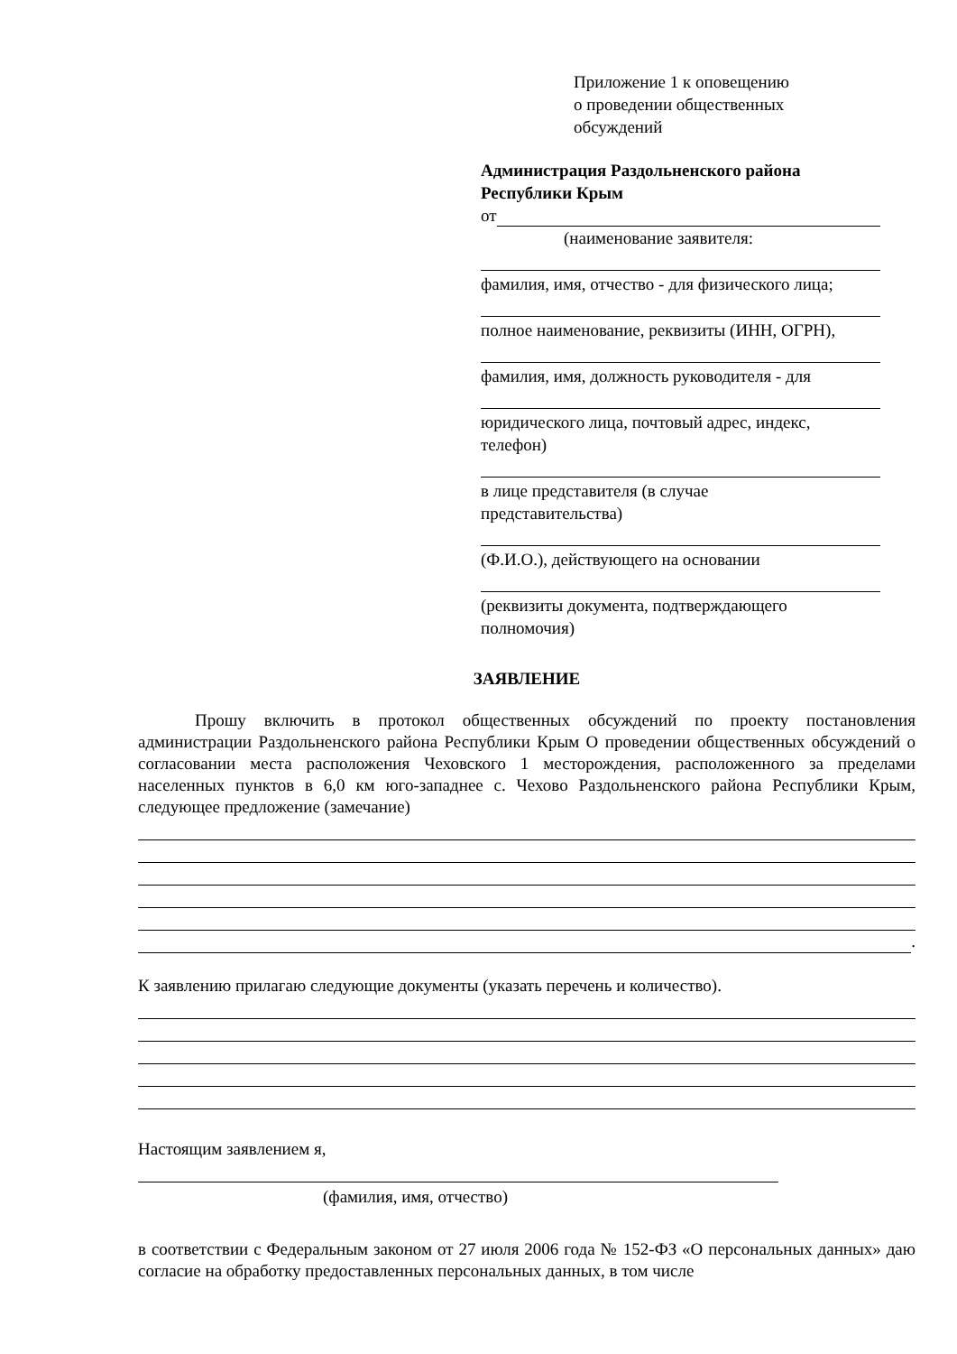Приложение 1 к оповещению
о проведении общественных
обсуждений
Администрация Раздольненского района
Республики Крым
от
(наименование заявителя:
фамилия, имя, отчество - для физического лица;
полное наименование, реквизиты (ИНН, ОГРН),
фамилия, имя, должность руководителя - для
юридического лица, почтовый адрес, индекс,
телефон)
в лице представителя (в случае
представительства)
(Ф.И.О.), действующего на основании
(реквизиты документа, подтверждающего
полномочия)
ЗАЯВЛЕНИЕ
Прошу включить в протокол общественных обсуждений по проекту постановления администрации Раздольненского района Республики Крым О проведении общественных обсуждений о согласовании места расположения Чеховского 1 месторождения, расположенного за пределами населенных пунктов в 6,0 км юго-западнее с. Чехово Раздольненского района Республики Крым, следующее предложение (замечание)
.
К заявлению прилагаю следующие документы (указать перечень и количество).
Настоящим заявлением я,
(фамилия, имя, отчество)
в соответствии с Федеральным законом от 27 июля 2006 года № 152-ФЗ «О персональных данных» даю согласие на обработку предоставленных персональных данных, в том числе